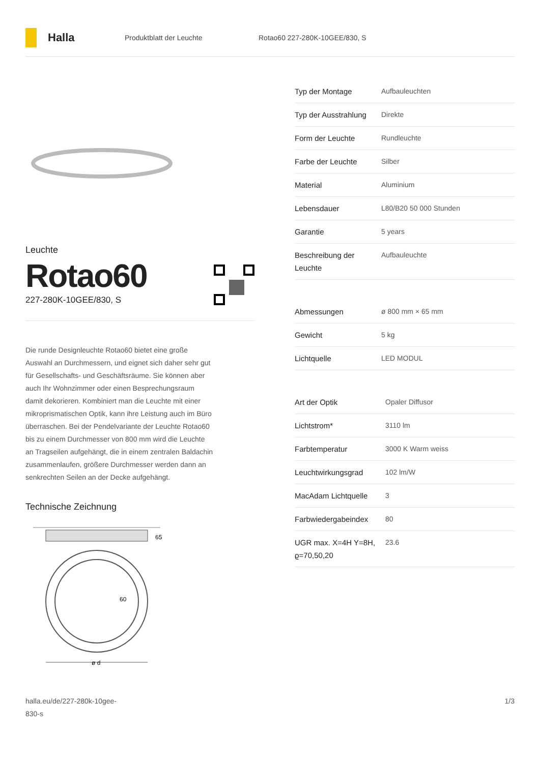Halla
Produktblatt der Leuchte Rotao60 227-280K-10GEE/830, S
Leuchte
Rotao60
227-280K-10GEE/830, S
Die runde Designleuchte Rotao60 bietet eine große Auswahl an Durchmessern, und eignet sich daher sehr gut für Gesellschafts- und Geschäftsräume. Sie können aber auch Ihr Wohnzimmer oder einen Besprechungsraum damit dekorieren. Kombiniert man die Leuchte mit einer mikroprismatischen Optik, kann ihre Leistung auch im Büro überraschen. Bei der Pendelvariante der Leuchte Rotao60 bis zu einem Durchmesser von 800 mm wird die Leuchte an Tragseilen aufgehängt, die in einem zentralen Baldachin zusammenlaufen, größere Durchmesser werden dann an senkrechten Seilen an der Decke aufgehängt.
Technische Zeichnung
65
60
ø d
| Typ der Montage | Aufbauleuchten |
| Typ der Ausstrahlung | Direkte |
| Form der Leuchte | Rundleuchte |
| Farbe der Leuchte | Silber |
| Material | Aluminium |
| Lebensdauer | L80/B20 50 000 Stunden |
| Garantie | 5 years |
| Beschreibung der Leuchte | Aufbauleuchte |
| Abmessungen | ø 800 mm × 65 mm |
| Gewicht | 5 kg |
| Lichtquelle | LED MODUL |
| Art der Optik | Opaler Diffusor |
| Lichtstrom* | 3110 lm |
| Farbtemperatur | 3000 K Warm weiss |
| Leuchtwirkungsgrad | 102 lm/W |
| MacAdam Lichtquelle | 3 |
| Farbwiedergabeindex | 80 |
| UGR max. X=4H Y=8H, ϱ=70,50,20 | 23.6 |
halla.eu/de/227-280k-10gee-
830-s
1/3